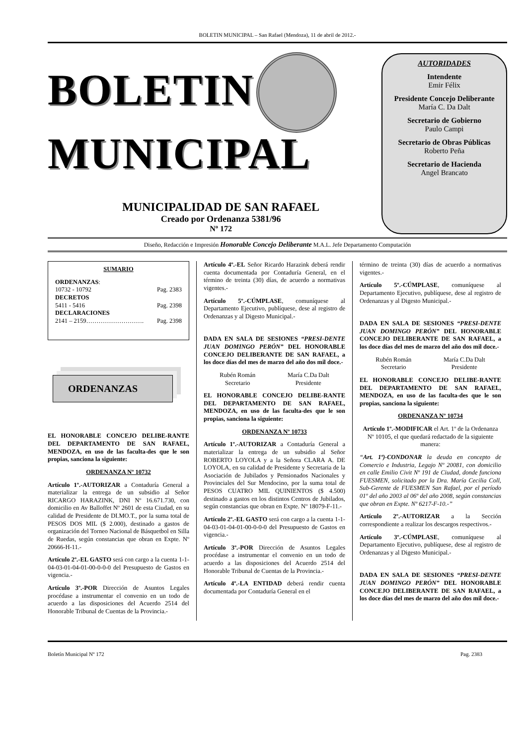BOLETIN MUNICIPAL – San Rafael (Mendoza), 11 de abril de 2012.-
BOLETIN
MUNICIPAL
MUNICIPALIDAD DE SAN RAFAEL
Creado por Ordenanza 5381/96
Nº 172
AUTORIDADES
Intendente
Emir Félix
Presidente Concejo Deliberante
María C. Da Dalt
Secretario de Gobierno
Paulo Campi
Secretario de Obras Públicas
Roberto Peña
Secretario de Hacienda
Angel Brancato
Diseño, Redacción e Impresión Honorable Concejo Deliberante M.A.L. Jefe Departamento Computación
SUMARIO
ORDENANZAS:
10732 - 10792 Pag. 2383
DECRETOS
5411 - 5416 Pag. 2398
DECLARACIONES
2141 – 2159………………………. Pag. 2398
ORDENANZAS
EL HONORABLE CONCEJO DELIBE-RANTE DEL DEPARTAMENTO DE SAN RAFAEL, MENDOZA, en uso de las faculta-des que le son propias, sanciona la siguiente:
ORDENANZA Nº 10732
Artículo 1º.-AUTORIZAR a Contaduría General a materializar la entrega de un subsidio al Señor RICARGO HARAZINK, DNI Nº 16.671.730, con domicilio en Av Balloffet Nº 2601 de esta Ciudad, en su calidad de Presidente de DI.MO.T., por la suma total de PESOS DOS MIL ($ 2.000), destinado a gastos de organización del Torneo Nacional de Básquetbol en Silla de Ruedas, según constancias que obran en Expte. Nº 20666-H-11.-
Artículo 2º.-EL GASTO será con cargo a la cuenta 1-1-04-03-01-04-01-00-0-0-0 del Presupuesto de Gastos en vigencia.-
Artículo 3º.-POR Dirección de Asuntos Legales procédase a instrumentar el convenio en un todo de acuerdo a las disposiciones del Acuerdo 2514 del Honorable Tribunal de Cuentas de la Provincia.-
Artículo 4º.-EL Señor Ricardo Harazink deberá rendir cuenta documentada por Contaduría General, en el término de treinta (30) días, de acuerdo a normativas vigentes.-
Artículo 5º.-CÚMPLASE, comuníquese al Departamento Ejecutivo, publíquese, dese al registro de Ordenanzas y al Digesto Municipal.-
DADA EN SALA DE SESIONES “PRESI-DENTE JUAN DOMINGO PERÓN” DEL HONORABLE CONCEJO DELIBERANTE DE SAN RAFAEL, a los doce días del mes de marzo del año dos mil doce.-
Rubén Román
Secretario
María C.Da Dalt
Presidente
EL HONORABLE CONCEJO DELIBE-RANTE DEL DEPARTAMENTO DE SAN RAFAEL, MENDOZA, en uso de las faculta-des que le son propias, sanciona la siguiente:
ORDENANZA Nº 10733
Artículo 1º.-AUTORIZAR a Contaduría General a materializar la entrega de un subsidio al Señor ROBERTO LOYOLA y a la Señora CLARA A. DE LOYOLA, en su calidad de Presidente y Secretaria de la Asociación de Jubilados y Pensionados Nacionales y Provinciales del Sur Mendocino, por la suma total de PESOS CUATRO MIL QUINIENTOS ($ 4.500) destinado a gastos en los distintos Centros de Jubilados, según constancias que obran en Expte. Nº 18079-F-11.-
Artículo 2º.-EL GASTO será con cargo a la cuenta 1-1-04-03-01-04-01-00-0-0-0 del Presupuesto de Gastos en vigencia.-
Artículo 3º.-POR Dirección de Asuntos Legales procédase a instrumentar el convenio en un todo de acuerdo a las disposiciones del Acuerdo 2514 del Honorable Tribunal de Cuentas de la Provincia.-
Artículo 4º.-LA ENTIDAD deberá rendir cuenta documentada por Contaduría General en el
término de treinta (30) días de acuerdo a normativas vigentes.-
Artículo 5º.-CÚMPLASE, comuníquese al Departamento Ejecutivo, publíquese, dese al registro de Ordenanzas y al Digesto Municipal.-
DADA EN SALA DE SESIONES “PRESI-DENTE JUAN DOMINGO PERÓN” DEL HONORABLE CONCEJO DELIBERANTE DE SAN RAFAEL, a los doce días del mes de marzo del año dos mil doce.-
Rubén Román
Secretario
María C.Da Dalt
Presidente
EL HONORABLE CONCEJO DELIBE-RANTE DEL DEPARTAMENTO DE SAN RAFAEL, MENDOZA, en uso de las faculta-des que le son propias, sanciona la siguiente:
ORDENANZA Nº 10734
Artículo 1º.-MODIFICAR el Art. 1º de la Ordenanza Nº 10105, el que quedará redactado de la siguiente manera:
“Art. 1º)-CONDONAR la deuda en concepto de Comercio e Industria, Legajo Nº 20081, con domicilio en calle Emilio Civit Nº 191 de Ciudad, donde funciona FUESMEN, solicitado por la Dra. María Cecilia Coll, Sub-Gerente de FUESMEN San Rafael, por el período 01º del año 2003 al 06º del año 2008, según constancias que obran en Expte. Nº 6217-F-10.-”
Artículo 2º.-AUTORIZAR a la Sección correspondiente a realizar los descargos respectivos.-
Artículo 3º.-CÚMPLASE, comuníquese al Departamento Ejecutivo, publíquese, dese al registro de Ordenanzas y al Digesto Municipal.-
DADA EN SALA DE SESIONES “PRESI-DENTE JUAN DOMINGO PERÓN” DEL HONORABLE CONCEJO DELIBERANTE DE SAN RAFAEL, a los doce días del mes de marzo del año dos mil doce.-
Boletín Municipal Nº 172 Pag. 2383